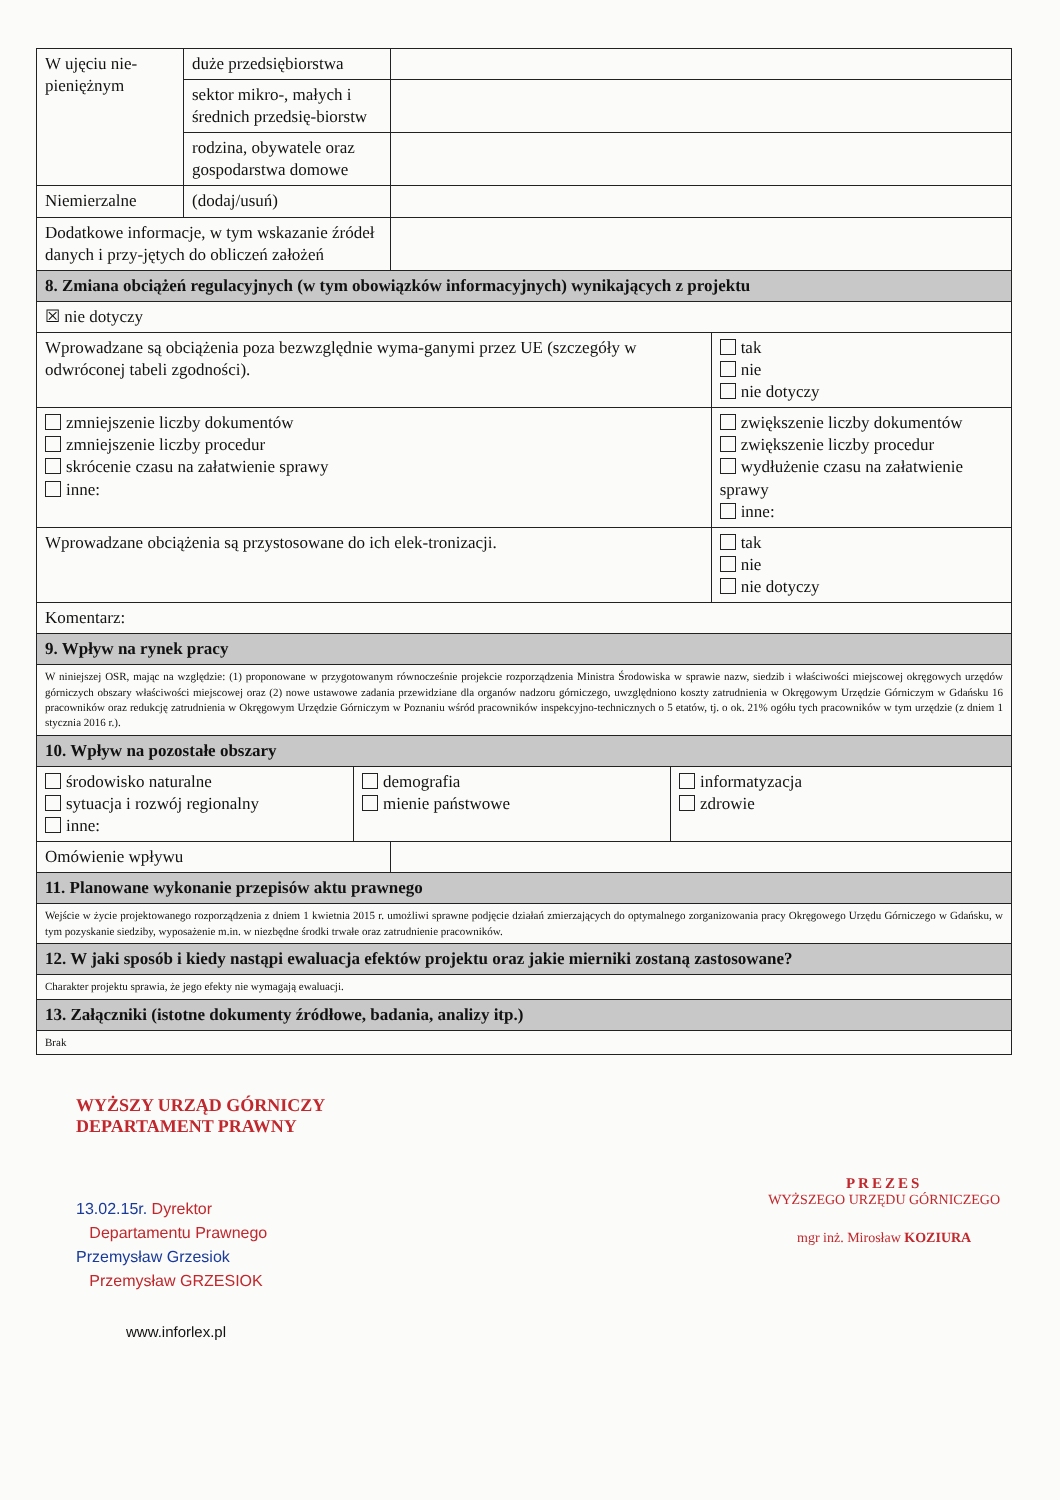| W ujęciu nie-pieniężnym | duże przedsiębiorstwa | | |
| | sektor mikro-, małych i średnich przedsię-biorstw | | |
| | rodzina, obywatele oraz gospodarstwa domowe | | |
| Niemierzalne | (dodaj/usuń) | | |
| Dodatkowe informacje, w tym wskazanie źródeł danych i przy-jętych do obliczeń założeń | | | |
| 8. Zmiana obciążeń regulacyjnych (w tym obowiązków informacyjnych) wynikających z projektu | | | |
| ☒ nie dotyczy | | | |
| Wprowadzane są obciążenia poza bezwzględnie wyma-ganymi przez UE (szczegóły w odwróconej tabeli zgodności). | | | tak nie nie dotyczy |
| zmniejszenie liczby dokumentów zmniejszenie liczby procedur skrócenie czasu na załatwienie sprawy inne: | | | zwiększenie liczby dokumentów zwiększenie liczby procedur wydłużenie czasu na załatwienie sprawy inne: |
| Wprowadzane obciążenia są przystosowane do ich elek-tronizacji. | | | tak nie nie dotyczy |
| Komentarz: | | | |
| 9. Wpływ na rynek pracy | | | |
| W niniejszej OSR, mając na względzie: (1) proponowane w przygotowanym równocześnie projekcie rozporządzenia Ministra Środowiska w sprawie nazw, siedzib i właściwości miejscowej okręgowych urzędów górniczych obszary właściwości miejscowej oraz (2) nowe ustawowe zadania przewidziane dla organów nadzoru górniczego, uwzględniono koszty zatrudnienia w Okręgowym Urzędzie Górniczym w Gdańsku 16 pracowników oraz redukcję zatrudnienia w Okręgowym Urzędzie Górniczym w Poznaniu wśród pracowników inspekcyjno-technicznych o 5 etatów, tj. o ok. 21% ogółu tych pracowników w tym urzędzie (z dniem 1 stycznia 2016 r.). | | | |
| 10. Wpływ na pozostałe obszary | | | |
| / środowisko naturalne sytuacja i rozwój regionalny inne: / demografia mienie państwowe / informatyzacja zdrowie / | | | |
| Omówienie wpływu | | | |
| 11. Planowane wykonanie przepisów aktu prawnego | | | |
| Wejście w życie projektowanego rozporządzenia z dniem 1 kwietnia 2015 r. umożliwi sprawne podjęcie działań zmierzających do optymalnego zorganizowania pracy Okręgowego Urzędu Górniczego w Gdańsku, w tym pozyskanie siedziby, wyposażenie m.in. w niezbędne środki trwałe oraz zatrudnienie pracowników. | | | |
| 12. W jaki sposób i kiedy nastąpi ewaluacja efektów projektu oraz jakie mierniki zostaną zastosowane? | | | |
| Charakter projektu sprawia, że jego efekty nie wymagają ewaluacji. | | | |
| 13. Załączniki (istotne dokumenty źródłowe, badania, analizy itp.) | | | |
| Brak | | | |
WYŻSZY URZĄD GÓRNICZY
DEPARTAMENT PRAWNY
13.02.15r. Dyrektor
Departamentu Prawnego
Przemysław Grzesiok
Przemysław GRZESIOK
www.inforlex.pl
PREZES
WYŻSZEGO URZĘDU GÓRNICZEGO
mgr inż. Mirosław KOZIURA